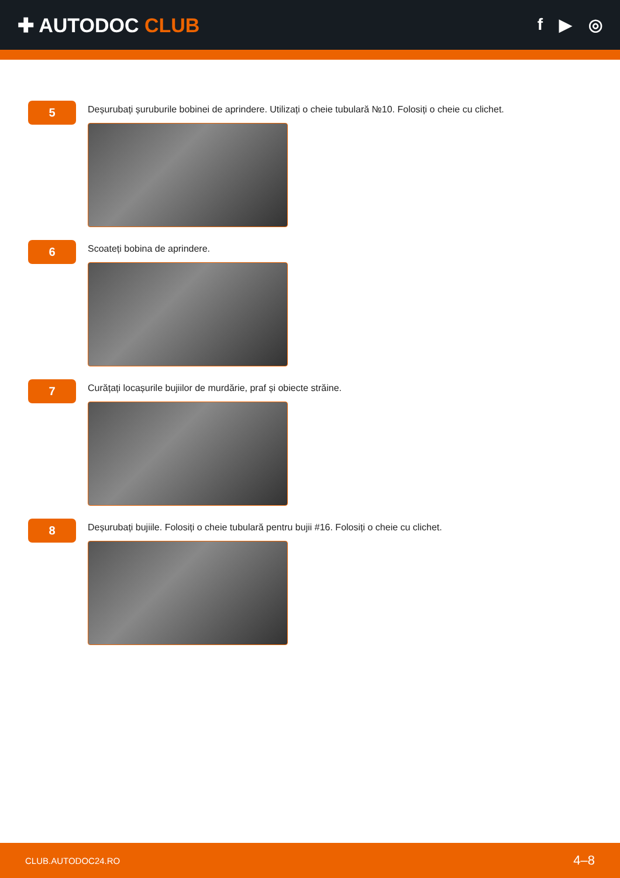✚ AUTODOC CLUB
f ▶ ◎
5
Deșurubați șuruburile bobinei de aprindere. Utilizați o cheie tubulară №10. Folosiți o cheie cu clichet.
6
Scoateți bobina de aprindere.
7
Curățați locașurile bujiilor de murdărie, praf și obiecte străine.
8
Deșurubați bujiile. Folosiți o cheie tubulară pentru bujii #16. Folosiți o cheie cu clichet.
CLUB.AUTODOC24.RO 4–8